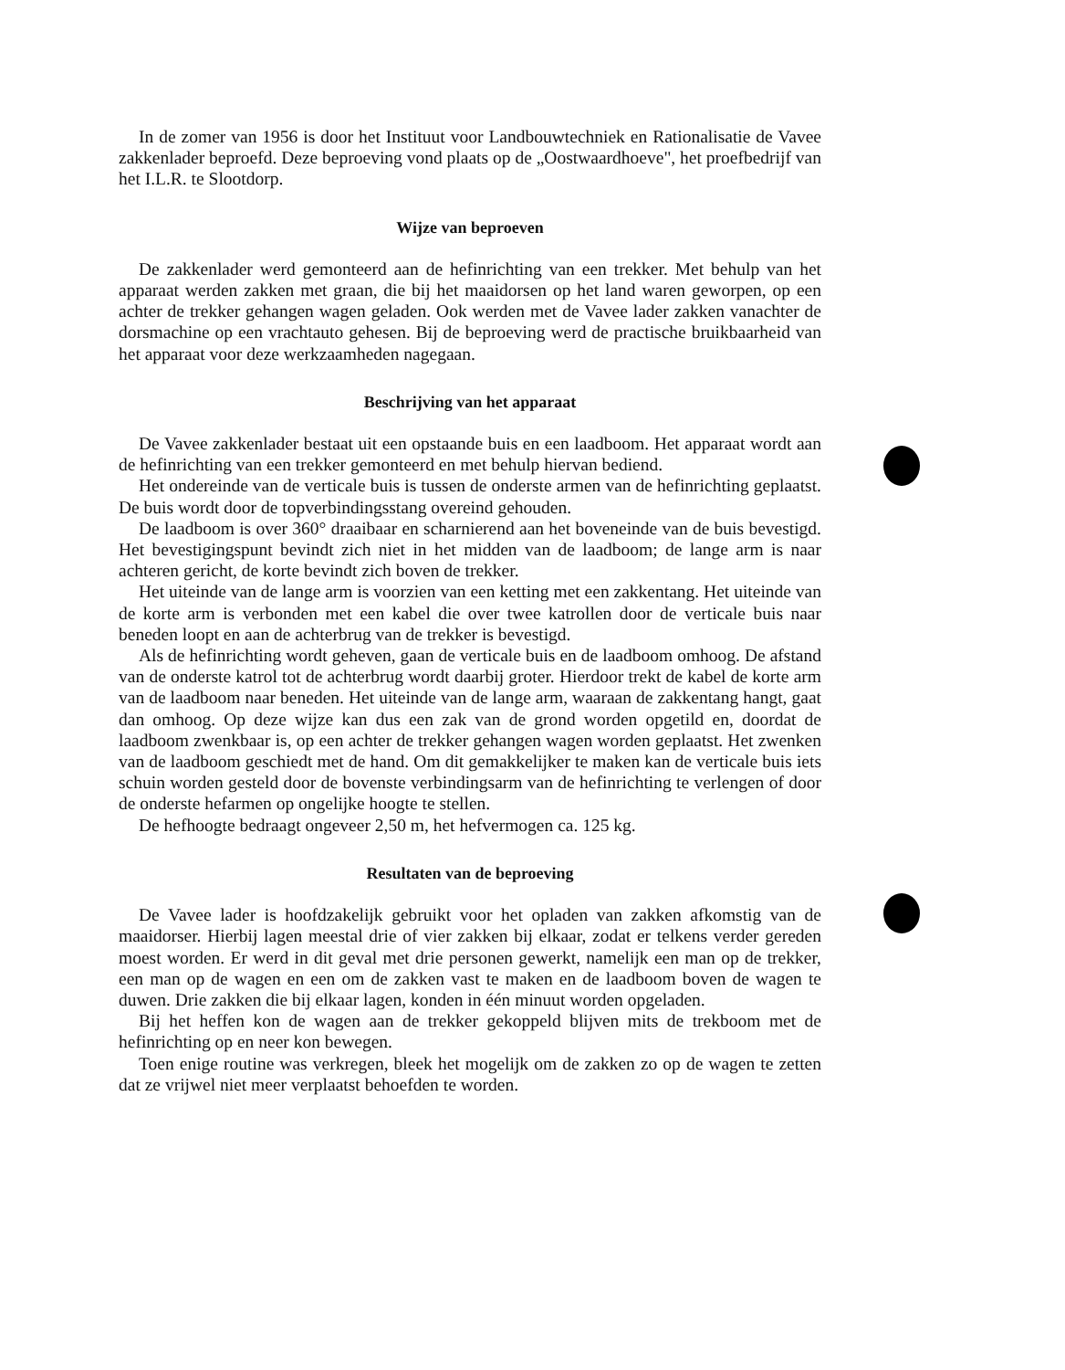In de zomer van 1956 is door het Instituut voor Landbouwtechniek en Rationalisatie de Vavee zakkenlader beproefd. Deze beproeving vond plaats op de „Oostwaardhoeve", het proefbedrijf van het I.L.R. te Slootdorp.
Wijze van beproeven
De zakkenlader werd gemonteerd aan de hefinrichting van een trekker. Met behulp van het apparaat werden zakken met graan, die bij het maaidorsen op het land waren geworpen, op een achter de trekker gehangen wagen geladen. Ook werden met de Vavee lader zakken vanachter de dorsmachine op een vrachtauto gehesen. Bij de beproeving werd de practische bruikbaarheid van het apparaat voor deze werkzaamheden nagegaan.
Beschrijving van het apparaat
De Vavee zakkenlader bestaat uit een opstaande buis en een laadboom. Het apparaat wordt aan de hefinrichting van een trekker gemonteerd en met behulp hiervan bediend.
Het ondereinde van de verticale buis is tussen de onderste armen van de hefinrichting geplaatst. De buis wordt door de topverbindingsstang overeind gehouden.
De laadboom is over 360° draaibaar en scharnierend aan het boveneinde van de buis bevestigd. Het bevestigingspunt bevindt zich niet in het midden van de laadboom; de lange arm is naar achteren gericht, de korte bevindt zich boven de trekker.
Het uiteinde van de lange arm is voorzien van een ketting met een zakkentang. Het uiteinde van de korte arm is verbonden met een kabel die over twee katrollen door de verticale buis naar beneden loopt en aan de achterbrug van de trekker is bevestigd.
Als de hefinrichting wordt geheven, gaan de verticale buis en de laadboom omhoog. De afstand van de onderste katrol tot de achterbrug wordt daarbij groter. Hierdoor trekt de kabel de korte arm van de laadboom naar beneden. Het uiteinde van de lange arm, waaraan de zakkentang hangt, gaat dan omhoog. Op deze wijze kan dus een zak van de grond worden opgetild en, doordat de laadboom zwenkbaar is, op een achter de trekker gehangen wagen worden geplaatst. Het zwenken van de laadboom geschiedt met de hand. Om dit gemakkelijker te maken kan de verticale buis iets schuin worden gesteld door de bovenste verbindingsarm van de hefinrichting te verlengen of door de onderste hefarmen op ongelijke hoogte te stellen.
De hefhoogte bedraagt ongeveer 2,50 m, het hefvermogen ca. 125 kg.
Resultaten van de beproeving
De Vavee lader is hoofdzakelijk gebruikt voor het opladen van zakken afkomstig van de maaidorser. Hierbij lagen meestal drie of vier zakken bij elkaar, zodat er telkens verder gereden moest worden. Er werd in dit geval met drie personen gewerkt, namelijk een man op de trekker, een man op de wagen en een om de zakken vast te maken en de laadboom boven de wagen te duwen. Drie zakken die bij elkaar lagen, konden in één minuut worden opgeladen.
Bij het heffen kon de wagen aan de trekker gekoppeld blijven mits de trekboom met de hefinrichting op en neer kon bewegen.
Toen enige routine was verkregen, bleek het mogelijk om de zakken zo op de wagen te zetten dat ze vrijwel niet meer verplaatst behoefden te worden.